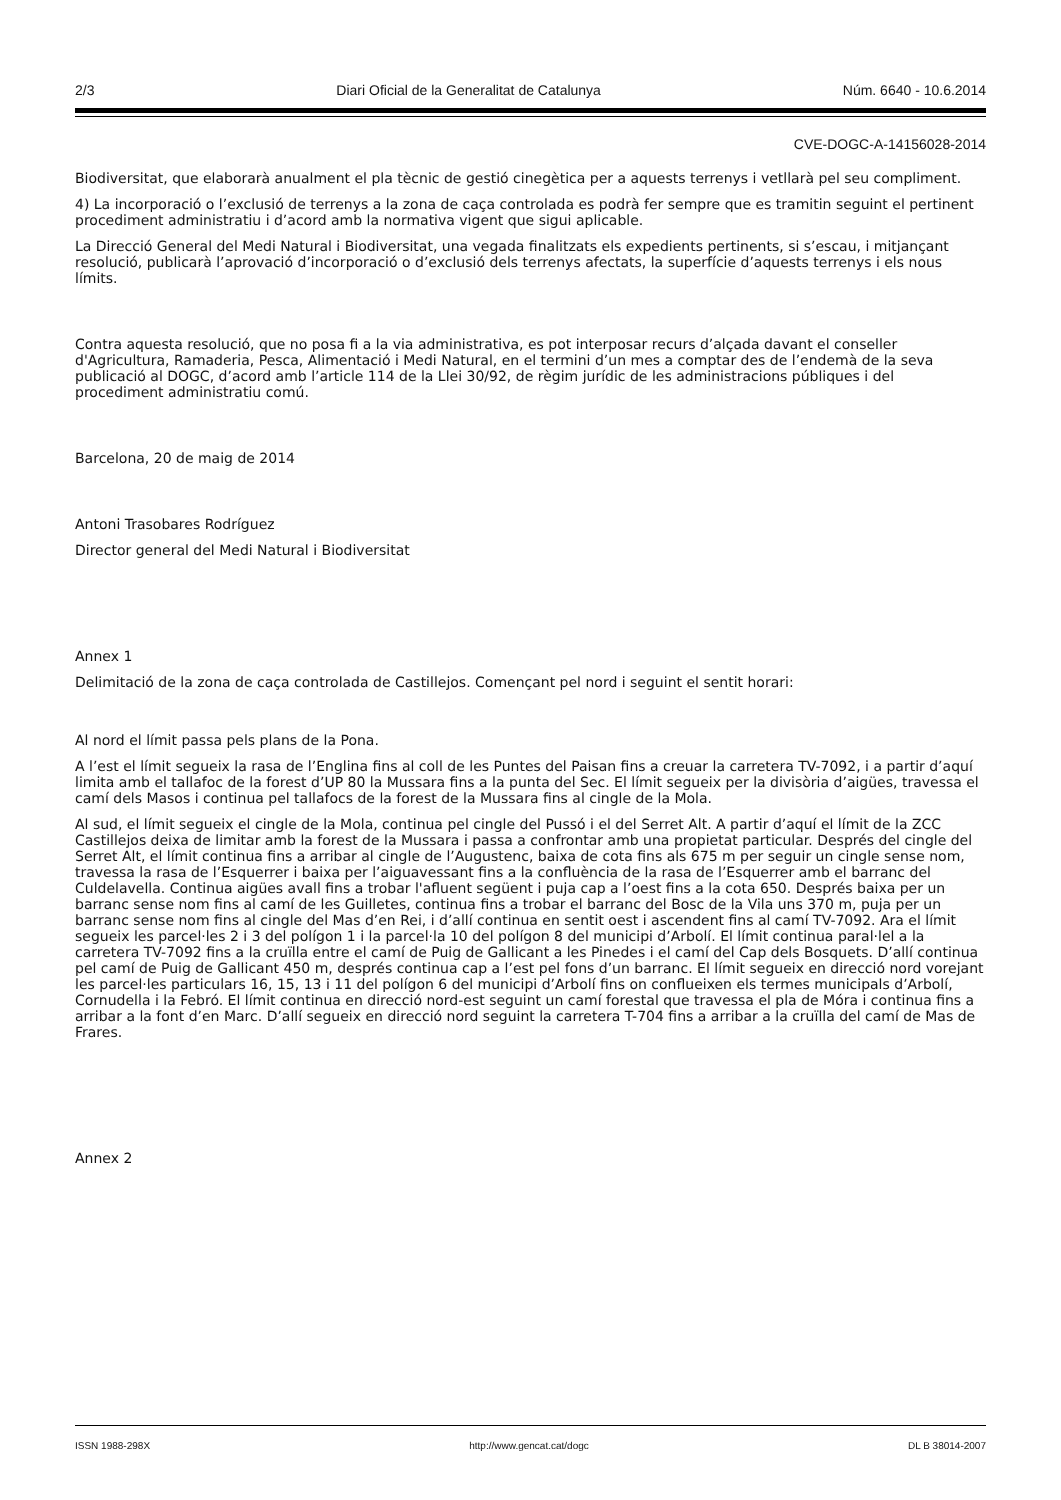2/3 Diari Oficial de la Generalitat de Catalunya Núm. 6640 - 10.6.2014
CVE-DOGC-A-14156028-2014
Biodiversitat, que elaborarà anualment el pla tècnic de gestió cinegètica per a aquests terrenys i vetllarà pel seu compliment.
4) La incorporació o l’exclusió de terrenys a la zona de caça controlada es podrà fer sempre que es tramitin seguint el pertinent procediment administratiu i d’acord amb la normativa vigent que sigui aplicable.
La Direcció General del Medi Natural i Biodiversitat, una vegada finalitzats els expedients pertinents, si s’escau, i mitjançant resolució, publicarà l’aprovació d’incorporació o d’exclusió dels terrenys afectats, la superfície d’aquests terrenys i els nous límits.
Contra aquesta resolució, que no posa fi a la via administrativa, es pot interposar recurs d’alçada davant el conseller d'Agricultura, Ramaderia, Pesca, Alimentació i Medi Natural, en el termini d’un mes a comptar des de l’endemà de la seva publicació al DOGC, d’acord amb l’article 114 de la Llei 30/92, de règim jurídic de les administracions públiques i del procediment administratiu comú.
Barcelona, 20 de maig de 2014
Antoni Trasobares Rodríguez
Director general del Medi Natural i Biodiversitat
Annex 1
Delimitació de la zona de caça controlada de Castillejos. Començant pel nord i seguint el sentit horari:
Al nord el límit passa pels plans de la Pona.
A l’est el límit segueix la rasa de l’Englina fins al coll de les Puntes del Paisan fins a creuar la carretera TV-7092, i a partir d’aquí limita amb el tallafoc de la forest d’UP 80 la Mussara fins a la punta del Sec. El límit segueix per la divisòria d’aigües, travessa el camí dels Masos i continua pel tallafocs de la forest de la Mussara fins al cingle de la Mola.
Al sud, el límit segueix el cingle de la Mola, continua pel cingle del Pussó i el del Serret Alt. A partir d’aquí el límit de la ZCC Castillejos deixa de limitar amb la forest de la Mussara i passa a confrontar amb una propietat particular. Després del cingle del Serret Alt, el límit continua fins a arribar al cingle de l’Augustenc, baixa de cota fins als 675 m per seguir un cingle sense nom, travessa la rasa de l’Esquerrer i baixa per l’aiguavessant fins a la confluència de la rasa de l’Esquerrer amb el barranc del Culdelavella. Continua aigües avall fins a trobar l'afluent següent i puja cap a l’oest fins a la cota 650. Després baixa per un barranc sense nom fins al camí de les Guilletes, continua fins a trobar el barranc del Bosc de la Vila uns 370 m, puja per un barranc sense nom fins al cingle del Mas d’en Rei, i d’allí continua en sentit oest i ascendent fins al camí TV-7092. Ara el límit segueix les parcel·les 2 i 3 del polígon 1 i la parcel·la 10 del polígon 8 del municipi d’Arbolí. El límit continua paral·lel a la carretera TV-7092 fins a la cruïlla entre el camí de Puig de Gallicant a les Pinedes i el camí del Cap dels Bosquets. D’allí continua pel camí de Puig de Gallicant 450 m, després continua cap a l’est pel fons d’un barranc. El límit segueix en direcció nord vorejant les parcel·les particulars 16, 15, 13 i 11 del polígon 6 del municipi d’Arbolí fins on conflueixen els termes municipals d’Arbolí, Cornudella i la Febró. El límit continua en direcció nord-est seguint un camí forestal que travessa el pla de Móra i continua fins a arribar a la font d’en Marc. D’allí segueix en direcció nord seguint la carretera T-704 fins a arribar a la cruïlla del camí de Mas de Frares.
Annex 2
ISSN 1988-298X http://www.gencat.cat/dogc DL B 38014-2007